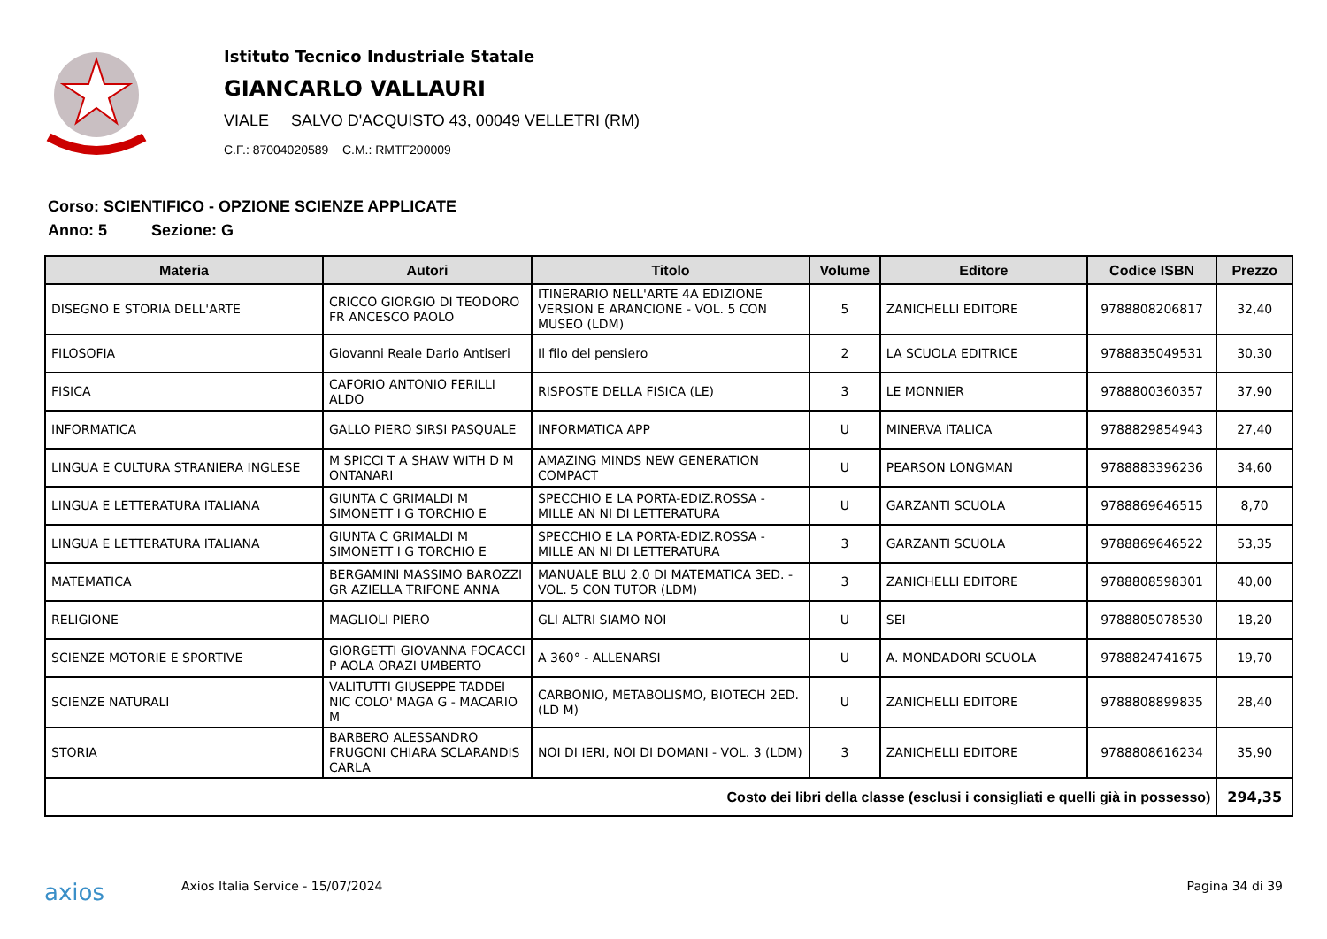Istituto Tecnico Industriale Statale
GIANCARLO VALLAURI
VIALE SALVO D'ACQUISTO 43, 00049 VELLETRI (RM)
C.F.: 87004020589 C.M.: RMTF200009
Corso: SCIENTIFICO - OPZIONE SCIENZE APPLICATE
Anno: 5 Sezione: G
| Materia | Autori | Titolo | Volume | Editore | Codice ISBN | Prezzo |
| --- | --- | --- | --- | --- | --- | --- |
| DISEGNO E STORIA DELL'ARTE | CRICCO GIORGIO DI TEODORO FR ANCESCO PAOLO | ITINERARIO NELL'ARTE 4A EDIZIONE VERSION E ARANCIONE - VOL. 5 CON MUSEO (LDM) | 5 | ZANICHELLI EDITORE | 9788808206817 | 32,40 |
| FILOSOFIA | Giovanni Reale Dario Antiseri | Il filo del pensiero | 2 | LA SCUOLA EDITRICE | 9788835049531 | 30,30 |
| FISICA | CAFORIO ANTONIO FERILLI ALDO | RISPOSTE DELLA FISICA (LE) | 3 | LE MONNIER | 9788800360357 | 37,90 |
| INFORMATICA | GALLO PIERO SIRSI PASQUALE | INFORMATICA APP | U | MINERVA ITALICA | 9788829854943 | 27,40 |
| LINGUA E CULTURA STRANIERA INGLESE | M SPICCI T A SHAW WITH D M ONTANARI | AMAZING MINDS NEW GENERATION COMPACT | U | PEARSON LONGMAN | 9788883396236 | 34,60 |
| LINGUA E LETTERATURA ITALIANA | GIUNTA C GRIMALDI M SIMONETT I G TORCHIO E | SPECCHIO E LA PORTA-EDIZ.ROSSA - MILLE AN NI DI LETTERATURA | U | GARZANTI SCUOLA | 9788869646515 | 8,70 |
| LINGUA E LETTERATURA ITALIANA | GIUNTA C GRIMALDI M SIMONETT I G TORCHIO E | SPECCHIO E LA PORTA-EDIZ.ROSSA - MILLE AN NI DI LETTERATURA | 3 | GARZANTI SCUOLA | 9788869646522 | 53,35 |
| MATEMATICA | BERGAMINI MASSIMO BAROZZI GR AZIELLA TRIFONE ANNA | MANUALE BLU 2.0 DI MATEMATICA 3ED. - VOL. 5 CON TUTOR (LDM) | 3 | ZANICHELLI EDITORE | 9788808598301 | 40,00 |
| RELIGIONE | MAGLIOLI PIERO | GLI ALTRI SIAMO NOI | U | SEI | 9788805078530 | 18,20 |
| SCIENZE MOTORIE E SPORTIVE | GIORGETTI GIOVANNA FOCACCI P AOLA ORAZI UMBERTO | A 360° - ALLENARSI | U | A. MONDADORI SCUOLA | 9788824741675 | 19,70 |
| SCIENZE NATURALI | VALITUTTI GIUSEPPE TADDEI NIC COLO' MAGA G - MACARIO M | CARBONIO, METABOLISMO, BIOTECH 2ED. (LD M) | U | ZANICHELLI EDITORE | 9788808899835 | 28,40 |
| STORIA | BARBERO ALESSANDRO FRUGONI CHIARA SCLARANDIS CARLA | NOI DI IERI, NOI DI DOMANI - VOL. 3 (LDM) | 3 | ZANICHELLI EDITORE | 9788808616234 | 35,90 |
| Costo dei libri della classe (esclusi i consigliati e quelli già in possesso) | | | | | | 294,35 |
axios Axios Italia Service - 15/07/2024 Pagina 34 di 39